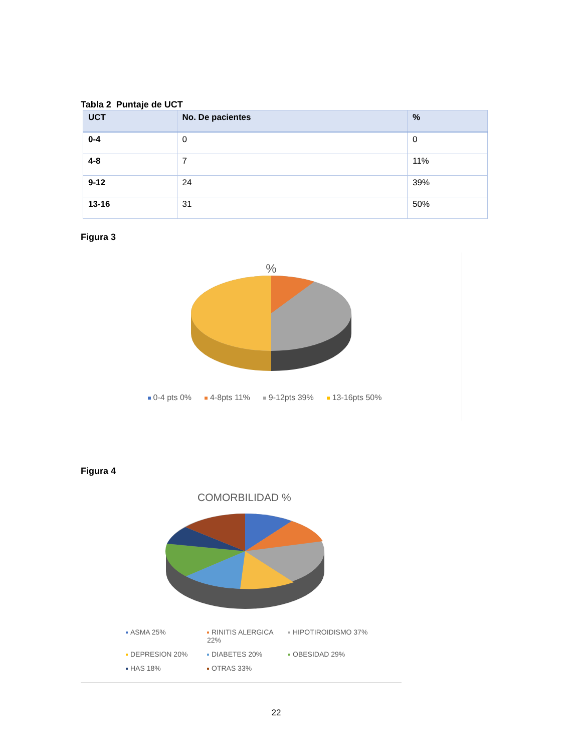Tabla 2 Puntaje de UCT
| UCT | No. De pacientes | % |
| --- | --- | --- |
| 0-4 | 0 | 0 |
| 4-8 | 7 | 11% |
| 9-12 | 24 | 39% |
| 13-16 | 31 | 50% |
Figura 3
%
0-4 pts 0% 4-8pts 11% 9-12pts 39% 13-16pts 50%
Figura 4
COMORBILIDAD %
ASMA 25% RINITIS ALERGICA 22% HIPOTIROIDISMO 37% DEPRESION 20% DIABETES 20% OBESIDAD 29% HAS 18% OTRAS 33%
22